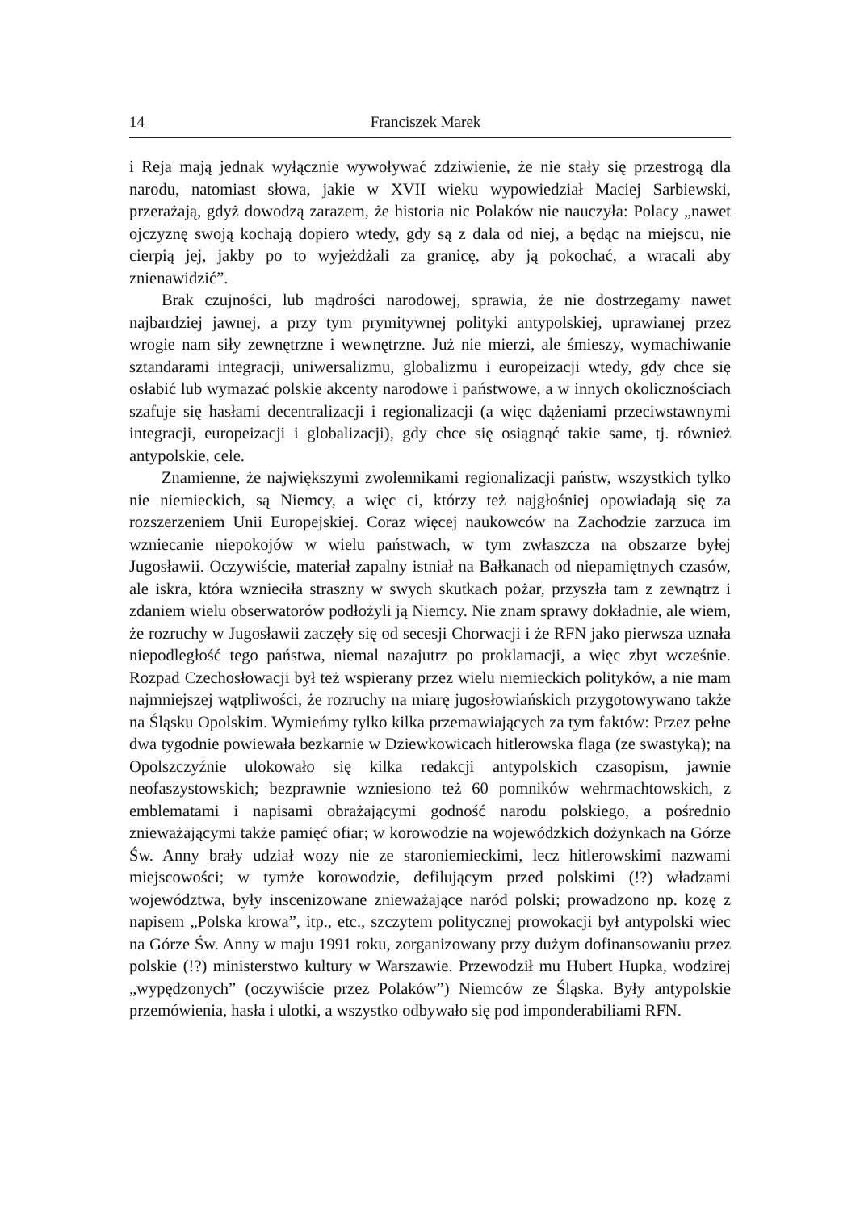14 Franciszek Marek
i Reja mają jednak wyłącznie wywoływać zdziwienie, że nie stały się przestrogą dla narodu, natomiast słowa, jakie w XVII wieku wypowiedział Maciej Sarbiewski, przerażają, gdyż dowodzą zarazem, że historia nic Polaków nie nauczyła: Polacy „nawet ojczyznę swoją kochają dopiero wtedy, gdy są z dala od niej, a będąc na miejscu, nie cierpią jej, jakby po to wyjeżdżali za granicę, aby ją pokochać, a wracali aby znienawidzić”.
Brak czujności, lub mądrości narodowej, sprawia, że nie dostrzegamy nawet najbardziej jawnej, a przy tym prymitywnej polityki antypolskiej, uprawianej przez wrogie nam siły zewnętrzne i wewnętrzne. Już nie mierzi, ale śmieszy, wymachiwanie sztandarami integracji, uniwersalizmu, globalizmu i europeizacji wtedy, gdy chce się osłabić lub wymazać polskie akcenty narodowe i państwowe, a w innych okolicznościach szafuje się hasłami decentralizacji i regionalizacji (a więc dążeniami przeciwstawnymi integracji, europeizacji i globalizacji), gdy chce się osiągnąć takie same, tj. również antypolskie, cele.
Znamienne, że największymi zwolennikami regionalizacji państw, wszystkich tylko nie niemieckich, są Niemcy, a więc ci, którzy też najgłośniej opowiadają się za rozszerzeniem Unii Europejskiej. Coraz więcej naukowców na Zachodzie zarzuca im wzniecanie niepokojów w wielu państwach, w tym zwłaszcza na obszarze byłej Jugosławii. Oczywiście, materiał zapalny istniał na Bałkanach od niepamiętnych czasów, ale iskra, która wznieciła straszny w swych skutkach pożar, przyszła tam z zewnątrz i zdaniem wielu obserwatorów podłożyli ją Niemcy. Nie znam sprawy dokładnie, ale wiem, że rozruchy w Jugosławii zaczęły się od secesji Chorwacji i że RFN jako pierwsza uznała niepodległość tego państwa, niemal nazajutrz po proklamacji, a więc zbyt wcześnie. Rozpad Czechosłowacji był też wspierany przez wielu niemieckich polityków, a nie mam najmniejszej wątpliwości, że rozruchy na miarę jugosłowiańskich przygotowywano także na Śląsku Opolskim. Wymieńmy tylko kilka przemawiających za tym faktów: Przez pełne dwa tygodnie powiewała bezkarnie w Dziewkowicach hitlerowska flaga (ze swastyką); na Opolszczyźnie ulokowało się kilka redakcji antypolskich czasopism, jawnie neofaszystowskich; bezprawnie wzniesiono też 60 pomników wehrmachtowskich, z emblematami i napisami obrażającymi godność narodu polskiego, a pośrednio znieważającymi także pamięć ofiar; w korowodzie na wojewódzkich dożynkach na Górze Św. Anny brały udział wozy nie ze staroniemieckimi, lecz hitlerowskimi nazwami miejscowości; w tymże korowodzie, defilującym przed polskimi (!?) władzami województwa, były inscenizowane znieważające naród polski; prowadzono np. kozę z napisem „Polska krowa”, itp., etc., szczytem politycznej prowokacji był antypolski wiec na Górze Św. Anny w maju 1991 roku, zorganizowany przy dużym dofinansowaniu przez polskie (!?) ministerstwo kultury w Warszawie. Przewodził mu Hubert Hupka, wodzirej „wypędzonych” (oczywiście przez Polaków”) Niemców ze Śląska. Były antypolskie przemówienia, hasła i ulotki, a wszystko odbywało się pod imponderabiliami RFN.